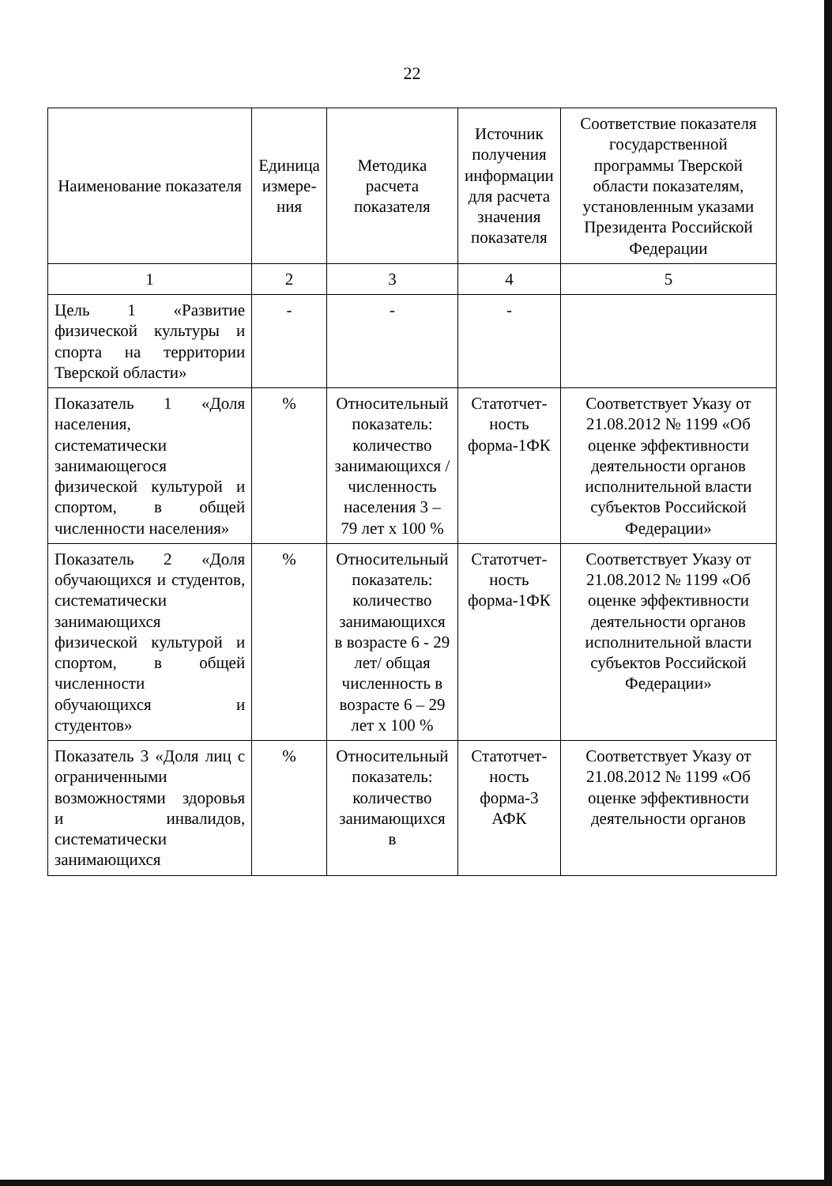22
| Наименование показателя | Единица измере-ния | Методика расчета показателя | Источник получения информации для расчета значения показателя | Соответствие показателя государственной программы Тверской области показателям, установленным указами Президента Российской Федерации |
| --- | --- | --- | --- | --- |
| 1 | 2 | 3 | 4 | 5 |
| Цель 1 «Развитие физической культуры и спорта на территории Тверской области» | - | - | - | |
| Показатель 1 «Доля населения, систематически занимающегося физической культурой и спортом, в общей численности населения» | % | Относительный показатель: количество занимающихся / численность населения 3 – 79 лет х 100 % | Статотчет-ность форма-1ФК | Соответствует Указу от 21.08.2012 № 1199 «Об оценке эффективности деятельности органов исполнительной власти субъектов Российской Федерации» |
| Показатель 2 «Доля обучающихся и студентов, систематически занимающихся физической культурой и спортом, в общей численности обучающихся и студентов» | % | Относительный показатель: количество занимающихся в возрасте 6 - 29 лет/ общая численность в возрасте 6 – 29 лет х 100 % | Статотчет-ность форма-1ФК | Соответствует Указу от 21.08.2012 № 1199 «Об оценке эффективности деятельности органов исполнительной власти субъектов Российской Федерации» |
| Показатель 3 «Доля лиц с ограниченными возможностями здоровья и инвалидов, систематически занимающихся | % | Относительный показатель: количество занимающихся в | Статотчет-ность форма-3 АФК | Соответствует Указу от 21.08.2012 № 1199 «Об оценке эффективности деятельности органов |